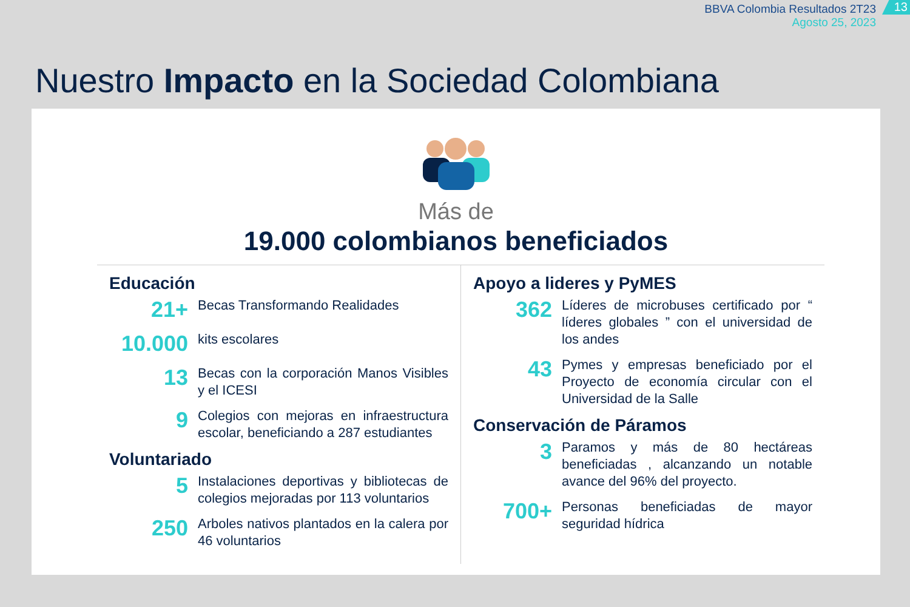BBVA Colombia Resultados 2T23
Agosto 25, 2023
13
Nuestro Impacto en la Sociedad Colombiana
Más de
19.000 colombianos beneficiados
Educación
21+
Becas Transformando Realidades
10.000
kits escolares
13
Becas con la corporación Manos Visibles y el ICESI
9
Colegios con mejoras en infraestructura escolar, beneficiando a 287 estudiantes
Voluntariado
5
Instalaciones deportivas y bibliotecas de colegios mejoradas por 113 voluntarios
250
Arboles nativos plantados en la calera por 46 voluntarios
Apoyo a lideres y PyMES
362
Líderes de microbuses certificado por “ líderes globales ” con el universidad de los andes
43
Pymes y empresas beneficiado por el Proyecto de economía circular con el Universidad de la Salle
Conservación de Páramos
3
Paramos y más de 80 hectáreas beneficiadas , alcanzando un notable avance del 96% del proyecto.
700+
Personas beneficiadas de mayor seguridad hídrica